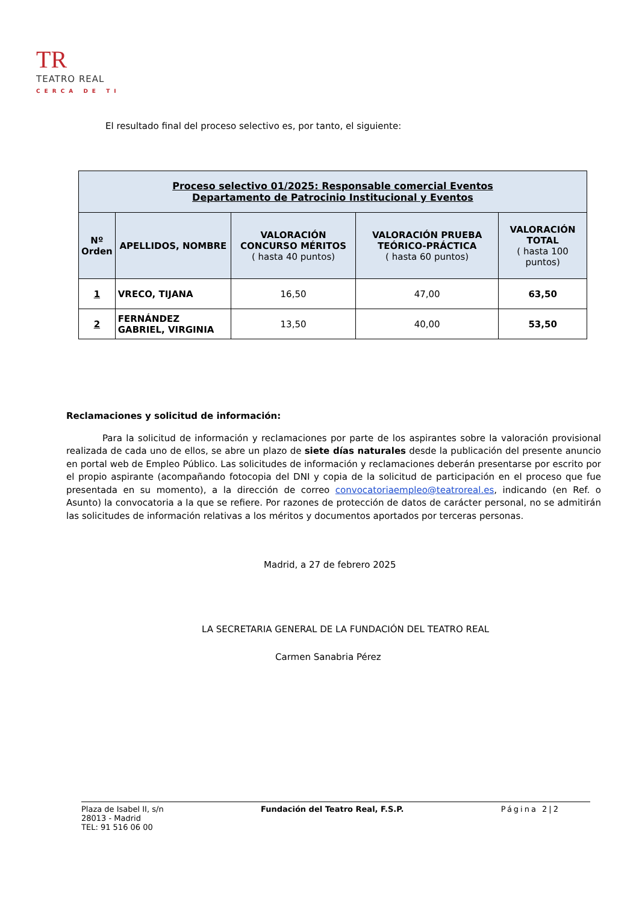TR TEATRO REAL
CERCA DE TI
El resultado final del proceso selectivo es, por tanto, el siguiente:
| Proceso selectivo 01/2025: Responsable comercial Eventos Departamento de Patrocinio Institucional y Eventos | | | | |
| Nº Orden | APELLIDOS, NOMBRE | VALORACIÓN CONCURSO MÉRITOS ( hasta 40 puntos) | VALORACIÓN PRUEBA TEÓRICO-PRÁCTICA ( hasta 60 puntos) | VALORACIÓN TOTAL ( hasta 100 puntos) |
| 1 | VRECO, TIJANA | 16,50 | 47,00 | 63,50 |
| 2 | FERNÁNDEZ GABRIEL, VIRGINIA | 13,50 | 40,00 | 53,50 |
Reclamaciones y solicitud de información:
Para la solicitud de información y reclamaciones por parte de los aspirantes sobre la valoración provisional realizada de cada uno de ellos, se abre un plazo de siete días naturales desde la publicación del presente anuncio en portal web de Empleo Público. Las solicitudes de información y reclamaciones deberán presentarse por escrito por el propio aspirante (acompañando fotocopia del DNI y copia de la solicitud de participación en el proceso que fue presentada en su momento), a la dirección de correo convocatoriaempleo@teatroreal.es, indicando (en Ref. o Asunto) la convocatoria a la que se refiere. Por razones de protección de datos de carácter personal, no se admitirán las solicitudes de información relativas a los méritos y documentos aportados por terceras personas.
Madrid, a 27 de febrero 2025
LA SECRETARIA GENERAL DE LA FUNDACIÓN DEL TEATRO REAL
Carmen Sanabria Pérez
Plaza de Isabel II, s/n
28013 - Madrid
TEL: 91 516 06 00
Fundación del Teatro Real, F.S.P.
Página 2|2